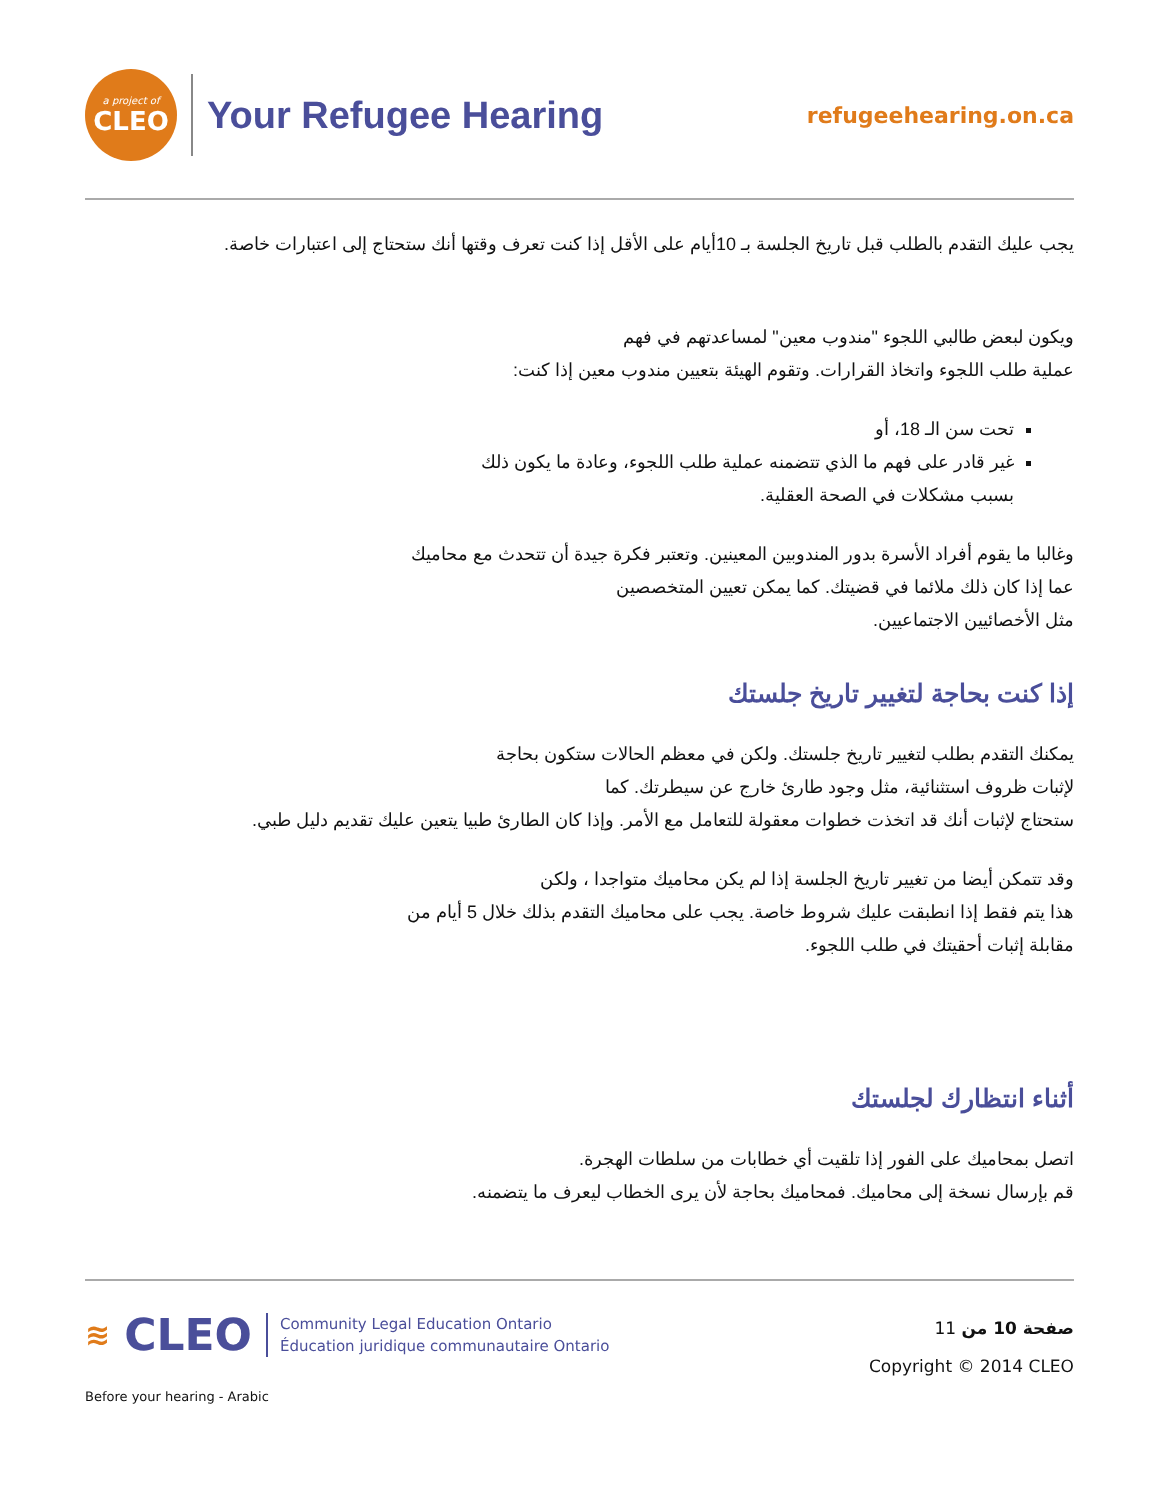a project of
CLEO
Your Refugee Hearing
refugeehearing.on.ca
يجب عليك التقدم بالطلب قبل تاريخ الجلسة بـ 10أيام على الأقل إذا كنت تعرف وقتها أنك ستحتاج إلى اعتبارات خاصة.
ويكون لبعض طالبي اللجوء "مندوب معين" لمساعدتهم في فهم
عملية طلب اللجوء واتخاذ القرارات. وتقوم الهيئة بتعيين مندوب معين إذا كنت:
تحت سن الـ 18، أو
غير قادر على فهم ما الذي تتضمنه عملية طلب اللجوء، وعادة ما يكون ذلك
بسبب مشكلات في الصحة العقلية.
وغالبا ما يقوم أفراد الأسرة بدور المندوبين المعينين. وتعتبر فكرة جيدة أن تتحدث مع محاميك
عما إذا كان ذلك ملائما في قضيتك. كما يمكن تعيين المتخصصين
مثل الأخصائيين الاجتماعيين.
إذا كنت بحاجة لتغيير تاريخ جلستك
يمكنك التقدم بطلب لتغيير تاريخ جلستك. ولكن في معظم الحالات ستكون بحاجة
لإثبات ظروف استثنائية، مثل وجود طارئ خارج عن سيطرتك. كما
ستحتاج لإثبات أنك قد اتخذت خطوات معقولة للتعامل مع الأمر. وإذا كان الطارئ طبيا يتعين عليك تقديم دليل طبي.
وقد تتمكن أيضا من تغيير تاريخ الجلسة إذا لم يكن محاميك متواجدا ، ولكن
هذا يتم فقط إذا انطبقت عليك شروط خاصة. يجب على محاميك التقدم بذلك خلال 5 أيام من
مقابلة إثبات أحقيتك في طلب اللجوء.
أثناء انتظارك لجلستك
اتصل بمحاميك على الفور إذا تلقيت أي خطابات من سلطات الهجرة.
قم بإرسال نسخة إلى محاميك. فمحاميك بحاجة لأن يرى الخطاب ليعرف ما يتضمنه.
≋ CLEO Community Legal Education Ontario
Éducation juridique communautaire Ontario
صفحة 10 من 11
Copyright © 2014 CLEO
Before your hearing - Arabic